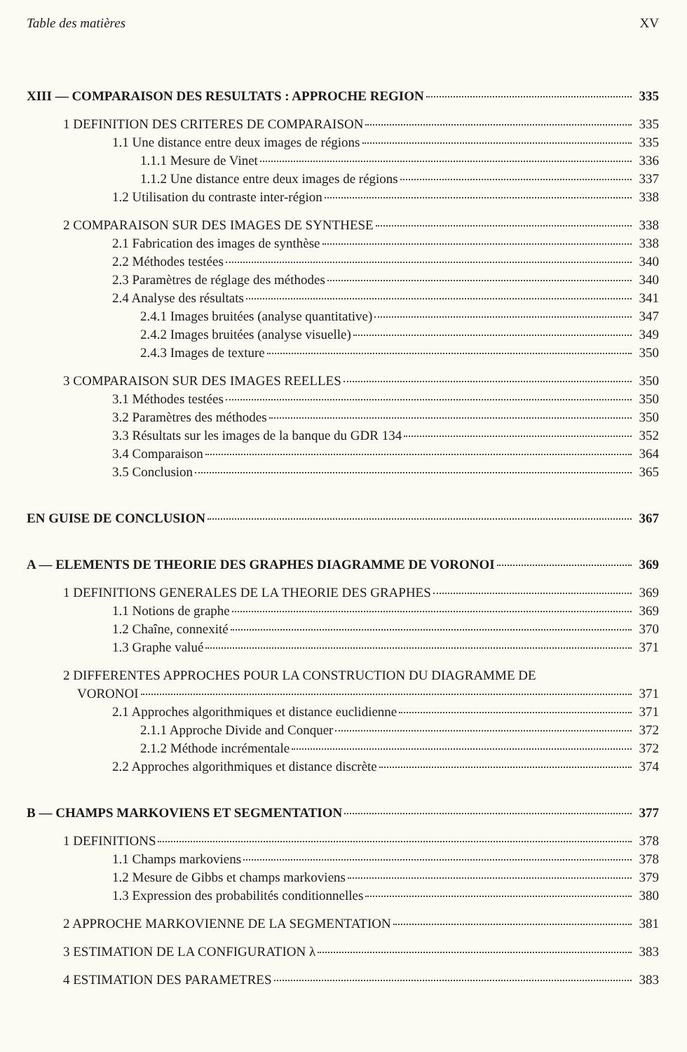Table des matières XV
XIII — COMPARAISON DES RESULTATS : APPROCHE REGION 335
1 DEFINITION DES CRITERES DE COMPARAISON 335
1.1 Une distance entre deux images de régions 335
1.1.1 Mesure de Vinet 336
1.1.2 Une distance entre deux images de régions 337
1.2 Utilisation du contraste inter-région 338
2 COMPARAISON SUR DES IMAGES DE SYNTHESE 338
2.1 Fabrication des images de synthèse 338
2.2 Méthodes testées 340
2.3 Paramètres de réglage des méthodes 340
2.4 Analyse des résultats 341
2.4.1 Images bruitées (analyse quantitative) 347
2.4.2 Images bruitées (analyse visuelle) 349
2.4.3 Images de texture 350
3 COMPARAISON SUR DES IMAGES REELLES 350
3.1 Méthodes testées 350
3.2 Paramètres des méthodes 350
3.3 Résultats sur les images de la banque du GDR 134 352
3.4 Comparaison 364
3.5 Conclusion 365
EN GUISE DE CONCLUSION 367
A — ELEMENTS DE THEORIE DES GRAPHES DIAGRAMME DE VORONOI 369
1 DEFINITIONS GENERALES DE LA THEORIE DES GRAPHES 369
1.1 Notions de graphe 369
1.2 Chaîne, connexité 370
1.3 Graphe valué 371
2 DIFFERENTES APPROCHES POUR LA CONSTRUCTION DU DIAGRAMME DE
VORONOI 371
2.1 Approches algorithmiques et distance euclidienne 371
2.1.1 Approche Divide and Conquer 372
2.1.2 Méthode incrémentale 372
2.2 Approches algorithmiques et distance discrète 374
B — CHAMPS MARKOVIENS ET SEGMENTATION 377
1 DEFINITIONS 378
1.1 Champs markoviens 378
1.2 Mesure de Gibbs et champs markoviens 379
1.3 Expression des probabilités conditionnelles 380
2 APPROCHE MARKOVIENNE DE LA SEGMENTATION 381
3 ESTIMATION DE LA CONFIGURATION λ 383
4 ESTIMATION DES PARAMETRES 383